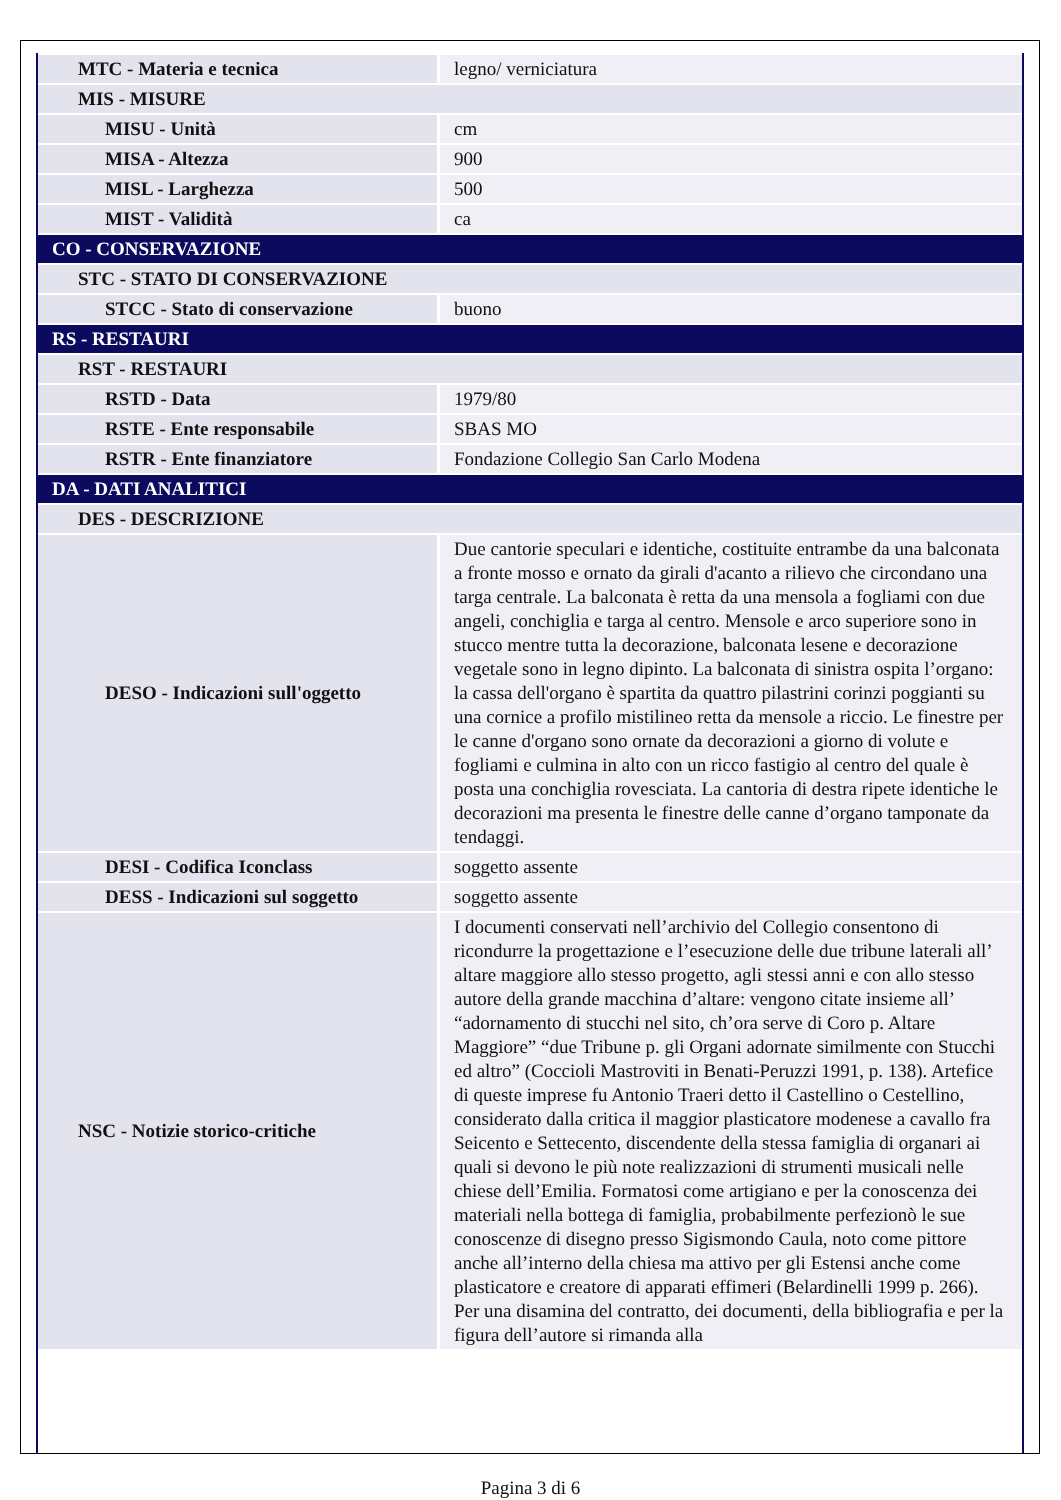| MTC - Materia e tecnica | legno/ verniciatura |
| MIS - MISURE | |
| MISU - Unità | cm |
| MISA - Altezza | 900 |
| MISL - Larghezza | 500 |
| MIST - Validità | ca |
| CO - CONSERVAZIONE | |
| STC - STATO DI CONSERVAZIONE | |
| STCC - Stato di conservazione | buono |
| RS - RESTAURI | |
| RST - RESTAURI | |
| RSTD - Data | 1979/80 |
| RSTE - Ente responsabile | SBAS MO |
| RSTR - Ente finanziatore | Fondazione Collegio San Carlo Modena |
| DA - DATI ANALITICI | |
| DES - DESCRIZIONE | |
| DESO - Indicazioni sull'oggetto | Due cantorie speculari e identiche, costituite entrambe da una balconata a fronte mosso e ornato da girali d'acanto a rilievo che circondano una targa centrale. La balconata è retta da una mensola a fogliami con due angeli, conchiglia e targa al centro. Mensole e arco superiore sono in stucco mentre tutta la decorazione, balconata lesene e decorazione vegetale sono in legno dipinto. La balconata di sinistra ospita l’organo: la cassa dell'organo è spartita da quattro pilastrini corinzi poggianti su una cornice a profilo mistilineo retta da mensole a riccio. Le finestre per le canne d'organo sono ornate da decorazioni a giorno di volute e fogliami e culmina in alto con un ricco fastigio al centro del quale è posta una conchiglia rovesciata. La cantoria di destra ripete identiche le decorazioni ma presenta le finestre delle canne d’organo tamponate da tendaggi. |
| DESI - Codifica Iconclass | soggetto assente |
| DESS - Indicazioni sul soggetto | soggetto assente |
| NSC - Notizie storico-critiche | I documenti conservati nell’archivio del Collegio consentono di ricondurre la progettazione e l’esecuzione delle due tribune laterali all’ altare maggiore allo stesso progetto, agli stessi anni e con allo stesso autore della grande macchina d’altare: vengono citate insieme all’ “adornamento di stucchi nel sito, ch’ora serve di Coro p. Altare Maggiore” “due Tribune p. gli Organi adornate similmente con Stucchi ed altro” (Coccioli Mastroviti in Benati-Peruzzi 1991, p. 138). Artefice di queste imprese fu Antonio Traeri detto il Castellino o Cestellino, considerato dalla critica il maggior plasticatore modenese a cavallo fra Seicento e Settecento, discendente della stessa famiglia di organari ai quali si devono le più note realizzazioni di strumenti musicali nelle chiese dell’Emilia. Formatosi come artigiano e per la conoscenza dei materiali nella bottega di famiglia, probabilmente perfezionò le sue conoscenze di disegno presso Sigismondo Caula, noto come pittore anche all’interno della chiesa ma attivo per gli Estensi anche come plasticatore e creatore di apparati effimeri (Belardinelli 1999 p. 266). Per una disamina del contratto, dei documenti, della bibliografia e per la figura dell’autore si rimanda alla |
Pagina 3 di 6